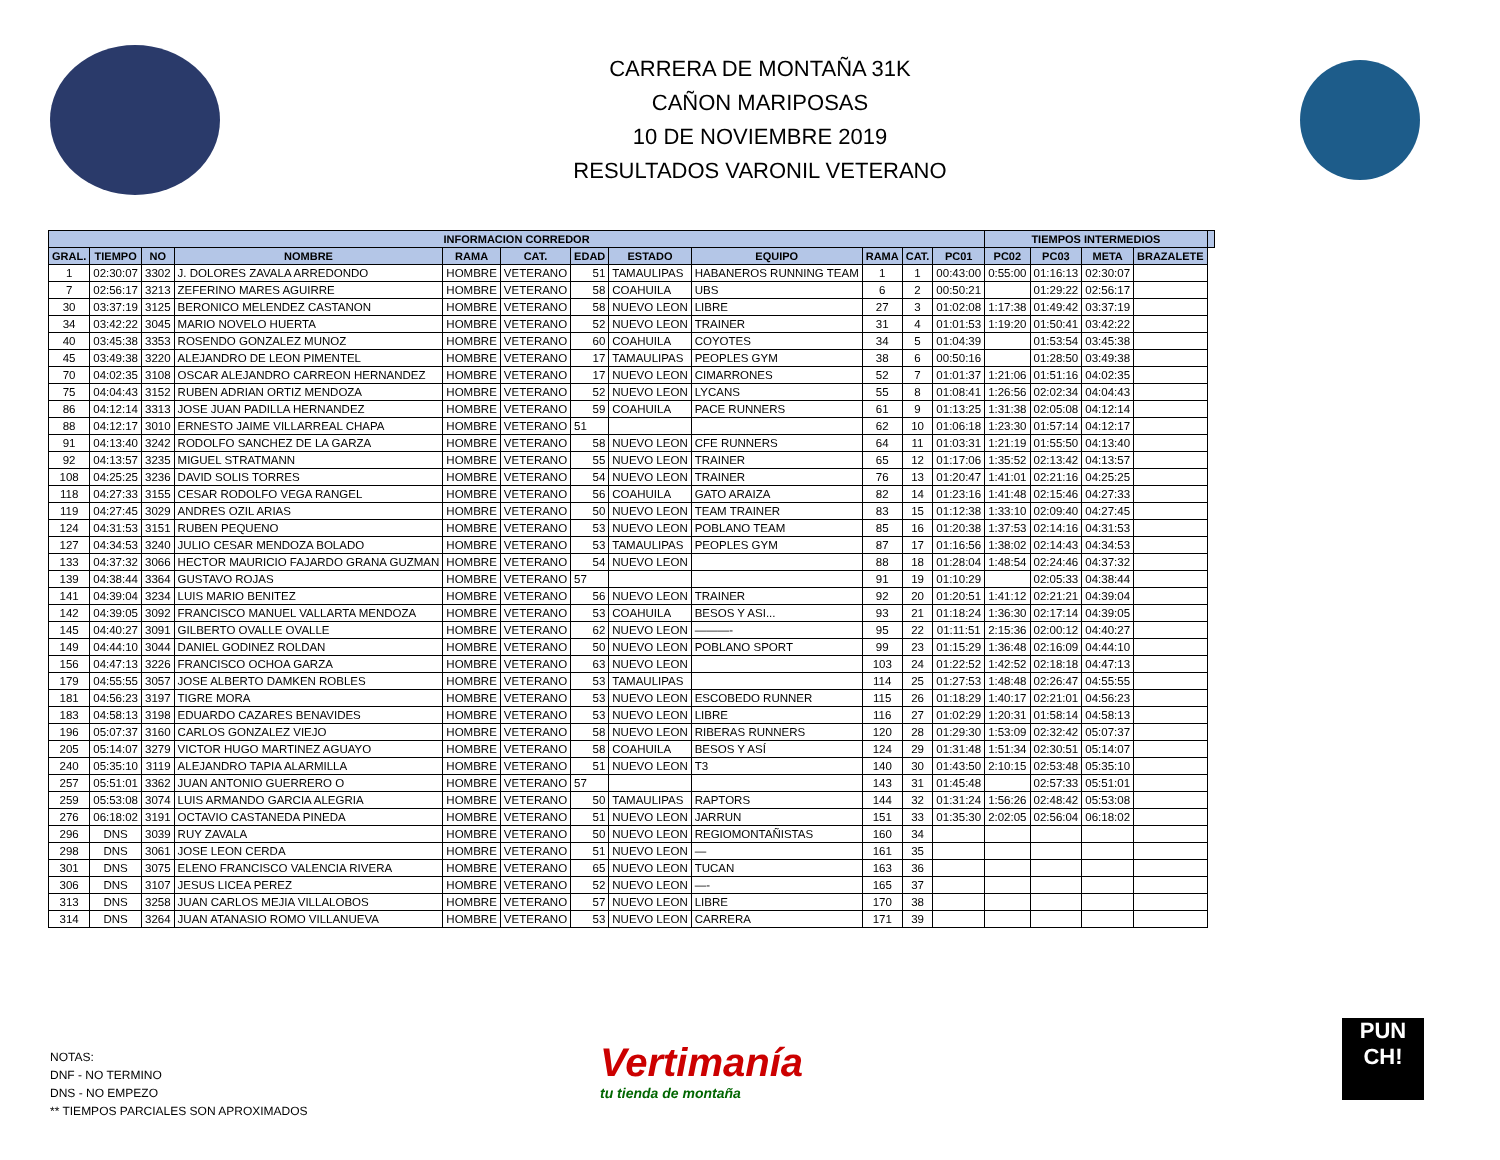CARRERA DE MONTAÑA 31K
CAÑON MARIPOSAS
10 DE NOVIEMBRE 2019
RESULTADOS VARONIL VETERANO
| INFORMACION CORREDOR | | | | | | | | | | | | TIEMPOS INTERMEDIOS | | | | |
| --- | --- | --- | --- | --- | --- | --- | --- | --- | --- | --- | --- | --- | --- | --- | --- | --- |
| GRAL. | TIEMPO | NO | NOMBRE | RAMA | CAT. | EDAD | ESTADO | EQUIPO | RAMA | CAT. | PC01 | PC02 | PC03 | META | BRAZALETE | |
| 1 | 02:30:07 | 3302 | J. DOLORES ZAVALA ARREDONDO | HOMBRE | VETERANO | 51 | TAMAULIPAS | HABANEROS RUNNING TEAM | 1 | 1 | 00:43:00 | 0:55:00 | 01:16:13 | 02:30:07 | | |
| 7 | 02:56:17 | 3213 | ZEFERINO MARES AGUIRRE | HOMBRE | VETERANO | 58 | COAHUILA | UBS | 6 | 2 | 00:50:21 | | 01:29:22 | 02:56:17 | | |
| 30 | 03:37:19 | 3125 | BERONICO MELENDEZ CASTANON | HOMBRE | VETERANO | 58 | NUEVO LEON | LIBRE | 27 | 3 | 01:02:08 | 1:17:38 | 01:49:42 | 03:37:19 | | |
| 34 | 03:42:22 | 3045 | MARIO NOVELO HUERTA | HOMBRE | VETERANO | 52 | NUEVO LEON | TRAINER | 31 | 4 | 01:01:53 | 1:19:20 | 01:50:41 | 03:42:22 | | |
| 40 | 03:45:38 | 3353 | ROSENDO GONZALEZ MUNOZ | HOMBRE | VETERANO | 60 | COAHUILA | COYOTES | 34 | 5 | 01:04:39 | | 01:53:54 | 03:45:38 | | |
| 45 | 03:49:38 | 3220 | ALEJANDRO DE LEON PIMENTEL | HOMBRE | VETERANO | 17 | TAMAULIPAS | PEOPLES GYM | 38 | 6 | 00:50:16 | | 01:28:50 | 03:49:38 | | |
| 70 | 04:02:35 | 3108 | OSCAR ALEJANDRO CARREON HERNANDEZ | HOMBRE | VETERANO | 17 | NUEVO LEON | CIMARRONES | 52 | 7 | 01:01:37 | 1:21:06 | 01:51:16 | 04:02:35 | | |
| 75 | 04:04:43 | 3152 | RUBEN ADRIAN ORTIZ MENDOZA | HOMBRE | VETERANO | 52 | NUEVO LEON | LYCANS | 55 | 8 | 01:08:41 | 1:26:56 | 02:02:34 | 04:04:43 | | |
| 86 | 04:12:14 | 3313 | JOSE JUAN PADILLA HERNANDEZ | HOMBRE | VETERANO | 59 | COAHUILA | PACE RUNNERS | 61 | 9 | 01:13:25 | 1:31:38 | 02:05:08 | 04:12:14 | | |
| 88 | 04:12:17 | 3010 | ERNESTO JAIME VILLARREAL CHAPA | HOMBRE | VETERANO | 51 | | | 62 | 10 | 01:06:18 | 1:23:30 | 01:57:14 | 04:12:17 | | |
| 91 | 04:13:40 | 3242 | RODOLFO SANCHEZ DE LA GARZA | HOMBRE | VETERANO | 58 | NUEVO LEON | CFE RUNNERS | 64 | 11 | 01:03:31 | 1:21:19 | 01:55:50 | 04:13:40 | | |
| 92 | 04:13:57 | 3235 | MIGUEL STRATMANN | HOMBRE | VETERANO | 55 | NUEVO LEON | TRAINER | 65 | 12 | 01:17:06 | 1:35:52 | 02:13:42 | 04:13:57 | | |
| 108 | 04:25:25 | 3236 | DAVID SOLIS TORRES | HOMBRE | VETERANO | 54 | NUEVO LEON | TRAINER | 76 | 13 | 01:20:47 | 1:41:01 | 02:21:16 | 04:25:25 | | |
| 118 | 04:27:33 | 3155 | CESAR RODOLFO VEGA RANGEL | HOMBRE | VETERANO | 56 | COAHUILA | GATO ARAIZA | 82 | 14 | 01:23:16 | 1:41:48 | 02:15:46 | 04:27:33 | | |
| 119 | 04:27:45 | 3029 | ANDRES OZIL ARIAS | HOMBRE | VETERANO | 50 | NUEVO LEON | TEAM TRAINER | 83 | 15 | 01:12:38 | 1:33:10 | 02:09:40 | 04:27:45 | | |
| 124 | 04:31:53 | 3151 | RUBEN PEQUENO | HOMBRE | VETERANO | 53 | NUEVO LEON | POBLANO TEAM | 85 | 16 | 01:20:38 | 1:37:53 | 02:14:16 | 04:31:53 | | |
| 127 | 04:34:53 | 3240 | JULIO CESAR MENDOZA BOLADO | HOMBRE | VETERANO | 53 | TAMAULIPAS | PEOPLES GYM | 87 | 17 | 01:16:56 | 1:38:02 | 02:14:43 | 04:34:53 | | |
| 133 | 04:37:32 | 3066 | HECTOR MAURICIO FAJARDO GRANA GUZMAN | HOMBRE | VETERANO | 54 | NUEVO LEON | | 88 | 18 | 01:28:04 | 1:48:54 | 02:24:46 | 04:37:32 | | |
| 139 | 04:38:44 | 3364 | GUSTAVO ROJAS | HOMBRE | VETERANO | 57 | | | 91 | 19 | 01:10:29 | | 02:05:33 | 04:38:44 | | |
| 141 | 04:39:04 | 3234 | LUIS MARIO BENITEZ | HOMBRE | VETERANO | 56 | NUEVO LEON | TRAINER | 92 | 20 | 01:20:51 | 1:41:12 | 02:21:21 | 04:39:04 | | |
| 142 | 04:39:05 | 3092 | FRANCISCO MANUEL VALLARTA MENDOZA | HOMBRE | VETERANO | 53 | COAHUILA | BESOS Y ASI... | 93 | 21 | 01:18:24 | 1:36:30 | 02:17:14 | 04:39:05 | | |
| 145 | 04:40:27 | 3091 | GILBERTO OVALLE OVALLE | HOMBRE | VETERANO | 62 | NUEVO LEON | ———- | 95 | 22 | 01:11:51 | 2:15:36 | 02:00:12 | 04:40:27 | | |
| 149 | 04:44:10 | 3044 | DANIEL GODINEZ ROLDAN | HOMBRE | VETERANO | 50 | NUEVO LEON | POBLANO SPORT | 99 | 23 | 01:15:29 | 1:36:48 | 02:16:09 | 04:44:10 | | |
| 156 | 04:47:13 | 3226 | FRANCISCO OCHOA GARZA | HOMBRE | VETERANO | 63 | NUEVO LEON | | 103 | 24 | 01:22:52 | 1:42:52 | 02:18:18 | 04:47:13 | | |
| 179 | 04:55:55 | 3057 | JOSE ALBERTO DAMKEN ROBLES | HOMBRE | VETERANO | 53 | TAMAULIPAS | | 114 | 25 | 01:27:53 | 1:48:48 | 02:26:47 | 04:55:55 | | |
| 181 | 04:56:23 | 3197 | TIGRE MORA | HOMBRE | VETERANO | 53 | NUEVO LEON | ESCOBEDO RUNNER | 115 | 26 | 01:18:29 | 1:40:17 | 02:21:01 | 04:56:23 | | |
| 183 | 04:58:13 | 3198 | EDUARDO CAZARES BENAVIDES | HOMBRE | VETERANO | 53 | NUEVO LEON | LIBRE | 116 | 27 | 01:02:29 | 1:20:31 | 01:58:14 | 04:58:13 | | |
| 196 | 05:07:37 | 3160 | CARLOS GONZALEZ VIEJO | HOMBRE | VETERANO | 58 | NUEVO LEON | RIBERAS RUNNERS | 120 | 28 | 01:29:30 | 1:53:09 | 02:32:42 | 05:07:37 | | |
| 205 | 05:14:07 | 3279 | VICTOR HUGO MARTINEZ AGUAYO | HOMBRE | VETERANO | 58 | COAHUILA | BESOS Y ASÍ | 124 | 29 | 01:31:48 | 1:51:34 | 02:30:51 | 05:14:07 | | |
| 240 | 05:35:10 | 3119 | ALEJANDRO TAPIA ALARMILLA | HOMBRE | VETERANO | 51 | NUEVO LEON | T3 | 140 | 30 | 01:43:50 | 2:10:15 | 02:53:48 | 05:35:10 | | |
| 257 | 05:51:01 | 3362 | JUAN ANTONIO GUERRERO O | HOMBRE | VETERANO | 57 | | | 143 | 31 | 01:45:48 | | 02:57:33 | 05:51:01 | | |
| 259 | 05:53:08 | 3074 | LUIS ARMANDO GARCIA ALEGRIA | HOMBRE | VETERANO | 50 | TAMAULIPAS | RAPTORS | 144 | 32 | 01:31:24 | 1:56:26 | 02:48:42 | 05:53:08 | | |
| 276 | 06:18:02 | 3191 | OCTAVIO CASTANEDA PINEDA | HOMBRE | VETERANO | 51 | NUEVO LEON | JARRUN | 151 | 33 | 01:35:30 | 2:02:05 | 02:56:04 | 06:18:02 | | |
| 296 | DNS | 3039 | RUY ZAVALA | HOMBRE | VETERANO | 50 | NUEVO LEON | REGIOMONTAÑISTAS | 160 | 34 | | | | | | |
| 298 | DNS | 3061 | JOSE LEON CERDA | HOMBRE | VETERANO | 51 | NUEVO LEON | — | 161 | 35 | | | | | | |
| 301 | DNS | 3075 | ELENO FRANCISCO VALENCIA RIVERA | HOMBRE | VETERANO | 65 | NUEVO LEON | TUCAN | 163 | 36 | | | | | | |
| 306 | DNS | 3107 | JESUS LICEA PEREZ | HOMBRE | VETERANO | 52 | NUEVO LEON | —- | 165 | 37 | | | | | | |
| 313 | DNS | 3258 | JUAN CARLOS MEJIA VILLALOBOS | HOMBRE | VETERANO | 57 | NUEVO LEON | LIBRE | 170 | 38 | | | | | | |
| 314 | DNS | 3264 | JUAN ATANASIO ROMO VILLANUEVA | HOMBRE | VETERANO | 53 | NUEVO LEON | CARRERA | 171 | 39 | | | | | | |
NOTAS:
DNF - NO TERMINO
DNS - NO EMPEZO
** TIEMPOS PARCIALES SON APROXIMADOS
Vertimanía
tu tienda de montaña
PUN
CH!